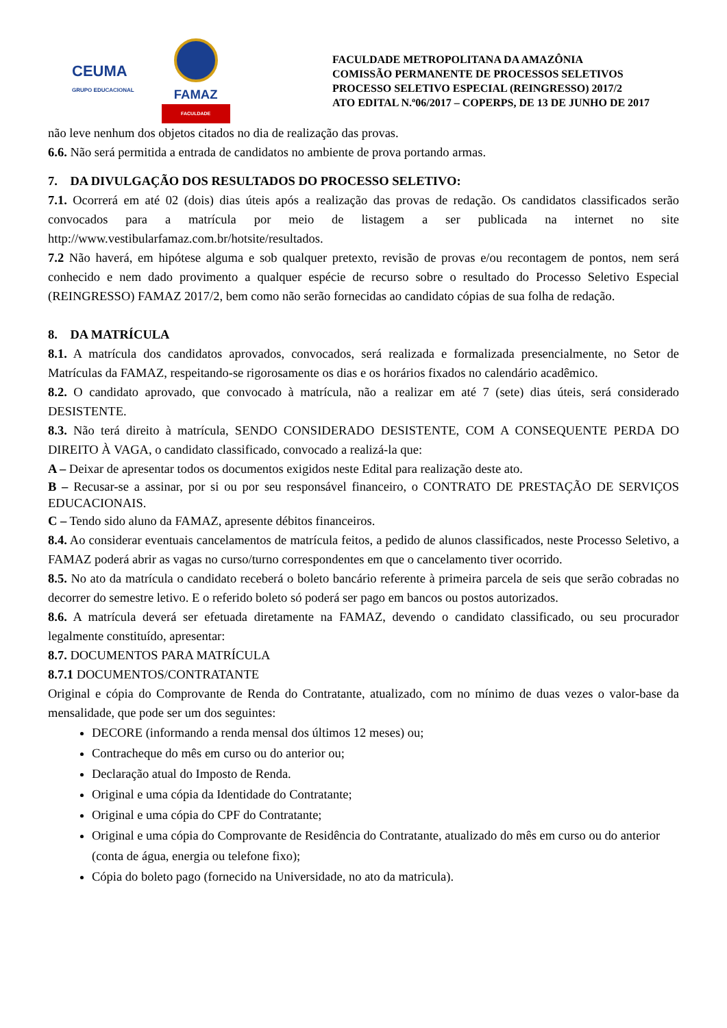CEUMA
GRUPO EDUCACIONAL
FAMAZ
FACULDADE
FACULDADE METROPOLITANA DA AMAZÔNIA
COMISSÃO PERMANENTE DE PROCESSOS SELETIVOS
PROCESSO SELETIVO ESPECIAL (REINGRESSO) 2017/2
ATO EDITAL N.º06/2017 – COPERPS, DE 13 DE JUNHO DE 2017
não leve nenhum dos objetos citados no dia de realização das provas.
6.6. Não será permitida a entrada de candidatos no ambiente de prova portando armas.
7. DA DIVULGAÇÃO DOS RESULTADOS DO PROCESSO SELETIVO:
7.1. Ocorrerá em até 02 (dois) dias úteis após a realização das provas de redação. Os candidatos classificados serão convocados para a matrícula por meio de listagem a ser publicada na internet no site http://www.vestibularfamaz.com.br/hotsite/resultados.
7.2 Não haverá, em hipótese alguma e sob qualquer pretexto, revisão de provas e/ou recontagem de pontos, nem será conhecido e nem dado provimento a qualquer espécie de recurso sobre o resultado do Processo Seletivo Especial (REINGRESSO) FAMAZ 2017/2, bem como não serão fornecidas ao candidato cópias de sua folha de redação.
8. DA MATRÍCULA
8.1. A matrícula dos candidatos aprovados, convocados, será realizada e formalizada presencialmente, no Setor de Matrículas da FAMAZ, respeitando-se rigorosamente os dias e os horários fixados no calendário acadêmico.
8.2. O candidato aprovado, que convocado à matrícula, não a realizar em até 7 (sete) dias úteis, será considerado DESISTENTE.
8.3. Não terá direito à matrícula, SENDO CONSIDERADO DESISTENTE, COM A CONSEQUENTE PERDA DO DIREITO À VAGA, o candidato classificado, convocado a realizá-la que:
A – Deixar de apresentar todos os documentos exigidos neste Edital para realização deste ato.
B – Recusar-se a assinar, por si ou por seu responsável financeiro, o CONTRATO DE PRESTAÇÃO DE SERVIÇOS EDUCACIONAIS.
C – Tendo sido aluno da FAMAZ, apresente débitos financeiros.
8.4. Ao considerar eventuais cancelamentos de matrícula feitos, a pedido de alunos classificados, neste Processo Seletivo, a FAMAZ poderá abrir as vagas no curso/turno correspondentes em que o cancelamento tiver ocorrido.
8.5. No ato da matrícula o candidato receberá o boleto bancário referente à primeira parcela de seis que serão cobradas no decorrer do semestre letivo. E o referido boleto só poderá ser pago em bancos ou postos autorizados.
8.6. A matrícula deverá ser efetuada diretamente na FAMAZ, devendo o candidato classificado, ou seu procurador legalmente constituído, apresentar:
8.7. DOCUMENTOS PARA MATRÍCULA
8.7.1 DOCUMENTOS/CONTRATANTE
Original e cópia do Comprovante de Renda do Contratante, atualizado, com no mínimo de duas vezes o valor-base da mensalidade, que pode ser um dos seguintes:
DECORE (informando a renda mensal dos últimos 12 meses) ou;
Contracheque do mês em curso ou do anterior ou;
Declaração atual do Imposto de Renda.
Original e uma cópia da Identidade do Contratante;
Original e uma cópia do CPF do Contratante;
Original e uma cópia do Comprovante de Residência do Contratante, atualizado do mês em curso ou do anterior (conta de água, energia ou telefone fixo);
Cópia do boleto pago (fornecido na Universidade, no ato da matricula).